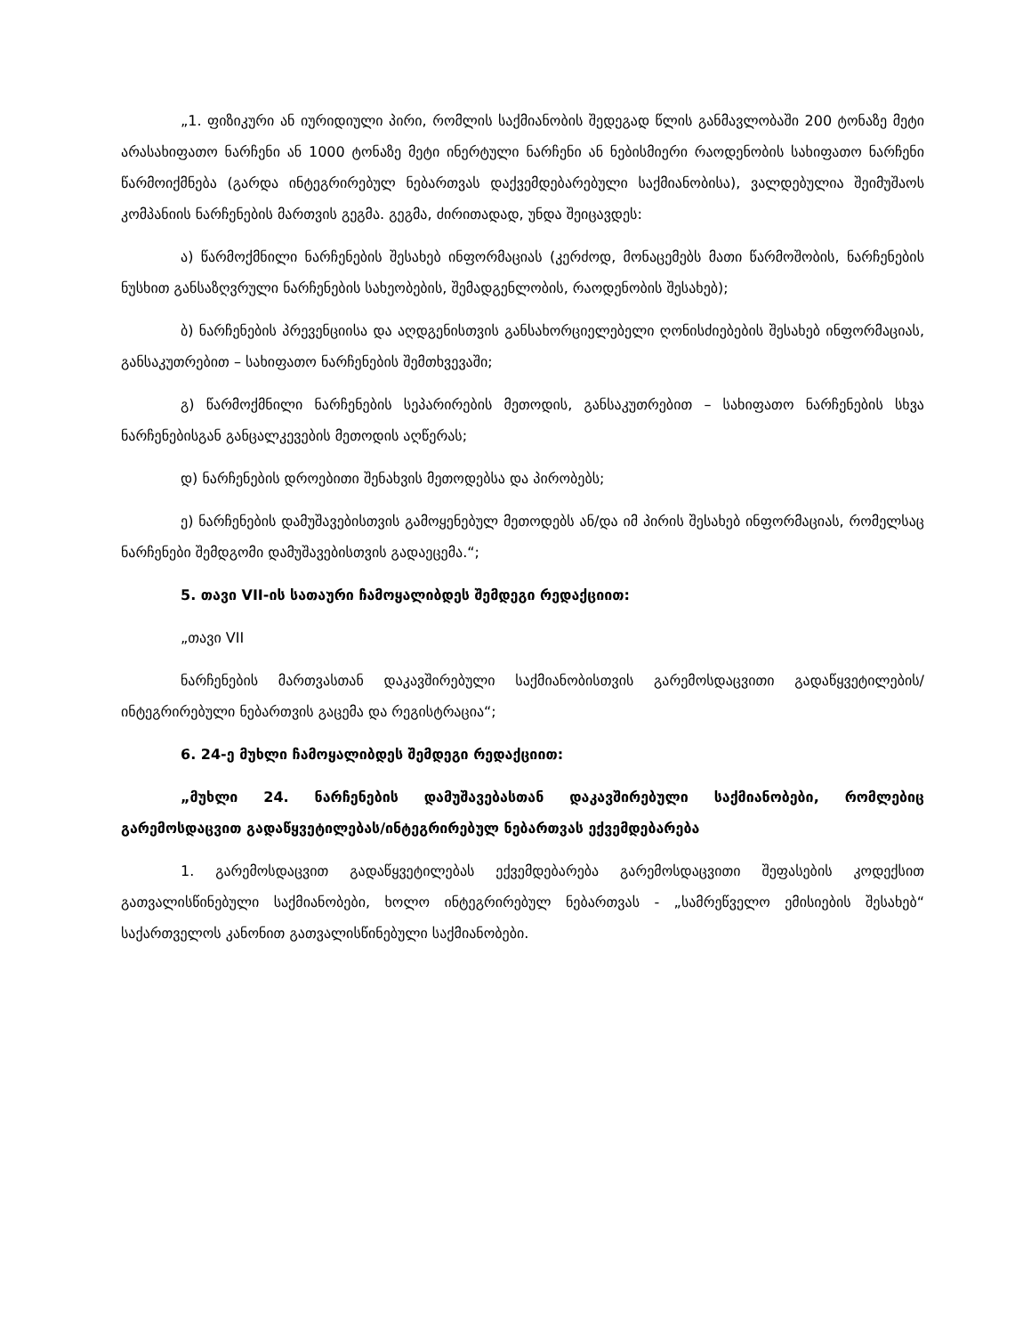„1. ფიზიკური ან იურიდიული პირი, რომლის საქმიანობის შედეგად წლის განმავლობაში 200 ტონაზე მეტი არასახიფათო ნარჩენი ან 1000 ტონაზე მეტი ინერტული ნარჩენი ან ნებისმიერი რაოდენობის სახიფათო ნარჩენი წარმოიქმნება (გარდა ინტეგრირებულ ნებართვას დაქვემდებარებული საქმიანობისა), ვალდებულია შეიმუშაოს კომპანიის ნარჩენების მართვის გეგმა. გეგმა, ძირითადად, უნდა შეიცავდეს:
ა) წარმოქმნილი ნარჩენების შესახებ ინფორმაციას (კერძოდ, მონაცემებს მათი წარმოშობის, ნარჩენების ნუსხით განსაზღვრული ნარჩენების სახეობების, შემადგენლობის, რაოდენობის შესახებ);
ბ) ნარჩენების პრევენციისა და აღდგენისთვის განსახორციელებელი ღონისძიებების შესახებ ინფორმაციას, განსაკუთრებით – სახიფათო ნარჩენების შემთხვევაში;
გ) წარმოქმნილი ნარჩენების სეპარირების მეთოდის, განსაკუთრებით – სახიფათო ნარჩენების სხვა ნარჩენებისგან განცალკევების მეთოდის აღწერას;
დ) ნარჩენების დროებითი შენახვის მეთოდებსა და პირობებს;
ე) ნარჩენების დამუშავებისთვის გამოყენებულ მეთოდებს ან/და იმ პირის შესახებ ინფორმაციას, რომელსაც ნარჩენები შემდგომი დამუშავებისთვის გადაეცემა.“;
5. თავი VII-ის სათაური ჩამოყალიბდეს შემდეგი რედაქციით:
„თავი VII
ნარჩენების მართვასთან დაკავშირებული საქმიანობისთვის გარემოსდაცვითი გადაწყვეტილების/ინტეგრირებული ნებართვის გაცემა და რეგისტრაცია“;
6. 24-ე მუხლი ჩამოყალიბდეს შემდეგი რედაქციით:
„მუხლი 24. ნარჩენების დამუშავებასთან დაკავშირებული საქმიანობები, რომლებიც გარემოსდაცვით გადაწყვეტილებას/ინტეგრირებულ ნებართვას ექვემდებარება
1. გარემოსდაცვით გადაწყვეტილებას ექვემდებარება გარემოსდაცვითი შეფასების კოდექსით გათვალისწინებული საქმიანობები, ხოლო ინტეგრირებულ ნებართვას - „სამრეწველო ემისიების შესახებ“ საქართველოს კანონით გათვალისწინებული საქმიანობები.